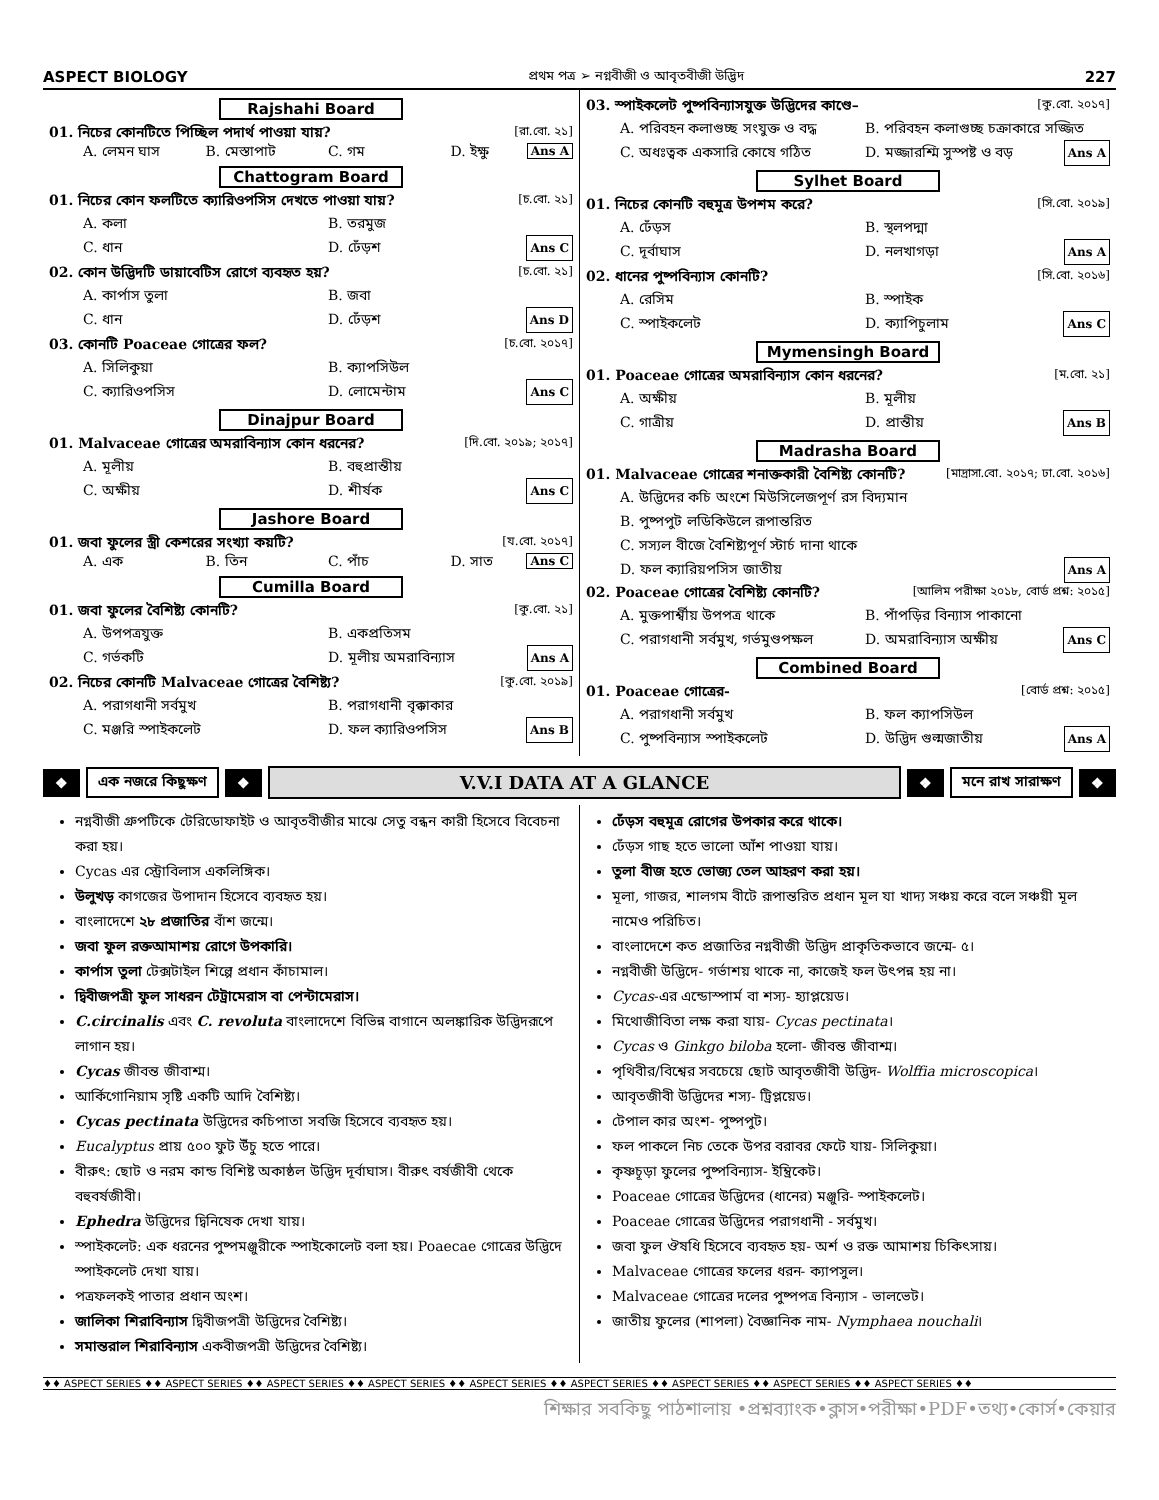ASPECT BIOLOGY প্রথম পত্র ➢ নগ্নবীজী ও আবৃতবীজী উদ্ভিদ 227
Rajshahi Board
01. নিচের কোনটিতে পিচ্ছিল পদার্থ পাওয়া যায়? [রা.বো. ২১]
A. লেমন ঘাস
B. মেস্তাপাট
C. গম
D. ইক্ষু Ans A
Chattogram Board
01. নিচের কোন ফলটিতে ক্যারিওপসিস দেখতে পাওয়া যায়? [চ.বো. ২১]
A. কলা
B. তরমুজ
C. ধান
D. ঢেঁড়শ Ans C
02. কোন উদ্ভিদটি ডায়াবেটিস রোগে ব্যবহৃত হয়? [চ.বো. ২১]
A. কার্পাস তুলা
B. জবা
C. ধান
D. ঢেঁড়শ Ans D
03. কোনটি Poaceae গোত্রের ফল? [চ.বো. ২০১৭]
A. সিলিকুয়া
B. ক্যাপসিউল
C. ক্যারিওপসিস
D. লোমেন্টাম Ans C
Dinajpur Board
01. Malvaceae গোত্রের অমরাবিন্যাস কোন ধরনের? [দি.বো. ২০১৯; ২০১৭]
A. মূলীয়
B. বহুপ্রান্তীয়
C. অক্ষীয়
D. শীর্ষক Ans C
Jashore Board
01. জবা ফুলের স্ত্রী কেশরের সংখ্যা কয়টি? [য.বো. ২০১৭]
A. এক
B. তিন
C. পাঁচ
D. সাত Ans C
Cumilla Board
01. জবা ফুলের বৈশিষ্ট্য কোনটি? [কু.বো. ২১]
A. উপপত্রযুক্ত
B. একপ্রতিসম
C. গর্ভকটি
D. মূলীয় অমরাবিন্যাস Ans A
02. নিচের কোনটি Malvaceae গোত্রের বৈশিষ্ট্য? [কু.বো. ২০১৯]
A. পরাগধানী সর্বমুখ
B. পরাগধানী বৃক্কাকার
C. মঞ্জরি স্পাইকলেট
D. ফল ক্যারিওপসিস Ans B
03. স্পাইকলেট পুষ্পবিন্যাসযুক্ত উদ্ভিদের কাণ্ডে– [কু.বো. ২০১৭]
A. পরিবহন কলাগুচ্ছ সংযুক্ত ও বদ্ধ
B. পরিবহন কলাগুচ্ছ চক্রাকারে সজ্জিত
C. অধঃত্বক একসারি কোষে গঠিত
D. মজ্জারশ্মি সুস্পষ্ট ও বড় Ans A
Sylhet Board
01. নিচের কোনটি বহুমূত্র উপশম করে? [সি.বো. ২০১৯]
A. ঢেঁড়স
B. স্থলপদ্মা
C. দূর্বাঘাস
D. নলখাগড়া Ans A
02. ধানের পুষ্পবিন্যাস কোনটি? [সি.বো. ২০১৬]
A. রেসিম
B. স্পাইক
C. স্পাইকলেট
D. ক্যাপিচুলাম Ans C
Mymensingh Board
01. Poaceae গোত্রের অমরাবিন্যাস কোন ধরনের? [ম.বো. ২১]
A. অক্ষীয়
B. মূলীয়
C. গাত্রীয়
D. প্রান্তীয় Ans B
Madrasha Board
01. Malvaceae গোত্রের শনাক্তকারী বৈশিষ্ট্য কোনটি? [মাদ্রাসা.বো. ২০১৭; ঢা.বো. ২০১৬]
A. উদ্ভিদের কচি অংশে মিউসিলেজপূর্ণ রস বিদ্যমান
B. পুষ্পপুট লডিকিউলে রূপান্তরিত
C. সস্যল বীজে বৈশিষ্ট্যপূর্ণ স্টার্চ দানা থাকে
D. ফল ক্যারিয়পসিস জাতীয় Ans A
02. Poaceae গোত্রের বৈশিষ্ট্য কোনটি? [আলিম পরীক্ষা ২০১৮, বোর্ড প্রশ্ন: ২০১৫]
A. মুক্তপার্শ্বীয় উপপত্র থাকে
B. পাঁপড়ির বিন্যাস পাকানো
C. পরাগধানী সর্বমুখ, গর্ভমুণ্ডপক্ষল
D. অমরাবিন্যাস অক্ষীয় Ans C
Combined Board
01. Poaceae গোত্রের- [বোর্ড প্রশ্ন: ২০১৫]
A. পরাগধানী সর্বমুখ
B. ফল ক্যাপসিউল
C. পুষ্পবিন্যাস স্পাইকলেট
D. উদ্ভিদ গুল্মজাতীয় Ans A
❖ এক নজরে কিছুক্ষণ ❖
V.V.I DATA AT A GLANCE
❖ মনে রাখ সারাক্ষণ ❖
নগ্নবীজী গ্রুপটিকে টেরিডোফাইট ও আবৃতবীজীর মাঝে সেতু বন্ধন কারী হিসেবে বিবেচনা করা হয়।
Cycas এর স্ট্রোবিলাস একলিঙ্গিক।
উলুখড় কাগজের উপাদান হিসেবে ব্যবহৃত হয়।
বাংলাদেশে ২৮ প্রজাতির বাঁশ জন্মে।
জবা ফুল রক্তআমাশয় রোগে উপকারি।
কার্পাস তুলা টেক্সটাইল শিল্পে প্রধান কাঁচামাল।
দ্বিবীজপত্রী ফুল সাধরন টেট্রামেরাস বা পেন্টামেরাস।
C.circinalis এবং C. revoluta বাংলাদেশে বিভিন্ন বাগানে অলঙ্কারিক উদ্ভিদরূপে লাগান হয়।
Cycas জীবন্ত জীবাশ্ম।
আর্কিগোনিয়াম সৃষ্টি একটি আদি বৈশিষ্ট্য।
Cycas pectinata উদ্ভিদের কচিপাতা সবজি হিসেবে ব্যবহৃত হয়।
Eucalyptus প্রায় ৫০০ ফুট উঁচু হতে পারে।
বীরুৎ: ছোট ও নরম কান্ড বিশিষ্ট অকাষ্ঠল উদ্ভিদ দূর্বাঘাস। বীরুৎ বর্ষজীবী থেকে বহুবর্ষজীবী।
Ephedra উদ্ভিদের দ্বিনিষেক দেখা যায়।
স্পাইকলেট: এক ধরনের পুষ্পমঞ্জুরীকে স্পাইকোলেট বলা হয়। Poaecae গোত্রের উদ্ভিদে স্পাইকলেট দেখা যায়।
পত্রফলকই পাতার প্রধান অংশ।
জালিকা শিরাবিন্যাস দ্বিবীজপত্রী উদ্ভিদের বৈশিষ্ট্য।
সমান্তরাল শিরাবিন্যাস একবীজপত্রী উদ্ভিদের বৈশিষ্ট্য।
ঢেঁড়স বহুমূত্র রোগের উপকার করে থাকে।
ঢেঁড়স গাছ হতে ভালো আঁশ পাওয়া যায়।
তুলা বীজ হতে ভোজ্য তেল আহরণ করা হয়।
মূলা, গাজর, শালগম বীটে রূপান্তরিত প্রধান মূল যা খাদ্য সঞ্চয় করে বলে সঞ্চয়ী মূল নামেও পরিচিত।
বাংলাদেশে কত প্রজাতির নগ্নবীজী উদ্ভিদ প্রাকৃতিকভাবে জন্মে- ৫।
নগ্নবীজী উদ্ভিদে- গর্ভাশয় থাকে না, কাজেই ফল উৎপন্ন হয় না।
Cycas-এর এন্ডোস্পার্ম বা শস্য- হ্যাপ্লয়েড।
মিথোজীবিতা লক্ষ করা যায়- Cycas pectinata।
Cycas ও Ginkgo biloba হলো- জীবন্ত জীবাশ্ম।
পৃথিবীর/বিশ্বের সবচেয়ে ছোট আবৃতজীবী উদ্ভিদ- Wolffia microscopica।
আবৃতজীবী উদ্ভিদের শস্য- ট্রিপ্লয়েড।
টেপাল কার অংশ- পুষ্পপুট।
ফল পাকলে নিচ তেকে উপর বরাবর ফেটে যায়- সিলিকুয়া।
কৃষ্ণচূড়া ফুলের পুষ্পবিন্যাস- ইম্ব্রিকেট।
Poaceae গোত্রের উদ্ভিদের (ধানের) মঞ্জুরি- স্পাইকলেট।
Poaceae গোত্রের উদ্ভিদের পরাগধানী - সর্বমুখ।
জবা ফুল ঔষধি হিসেবে ব্যবহৃত হয়- অর্শ ও রক্ত আমাশয় চিকিৎসায়।
Malvaceae গোত্রের ফলের ধরন- ক্যাপসুল।
Malvaceae গোত্রের দলের পুষ্পপত্র বিন্যাস - ভালভেট।
জাতীয় ফুলের (শাপলা) বৈজ্ঞানিক নাম- Nymphaea nouchali।
♦♦ ASPECT SERIES ♦♦ ASPECT SERIES ♦♦ ASPECT SERIES ♦♦ ASPECT SERIES ♦♦ ASPECT SERIES ♦♦ ASPECT SERIES ♦♦ ASPECT SERIES ♦♦ ASPECT SERIES ♦♦ ASPECT SERIES ♦♦
শিক্ষার সবকিছু পাঠশালায় •প্রশ্নব্যাংক•ক্লাস•পরীক্ষা•PDF•তথ্য•কোর্স•কেয়ার